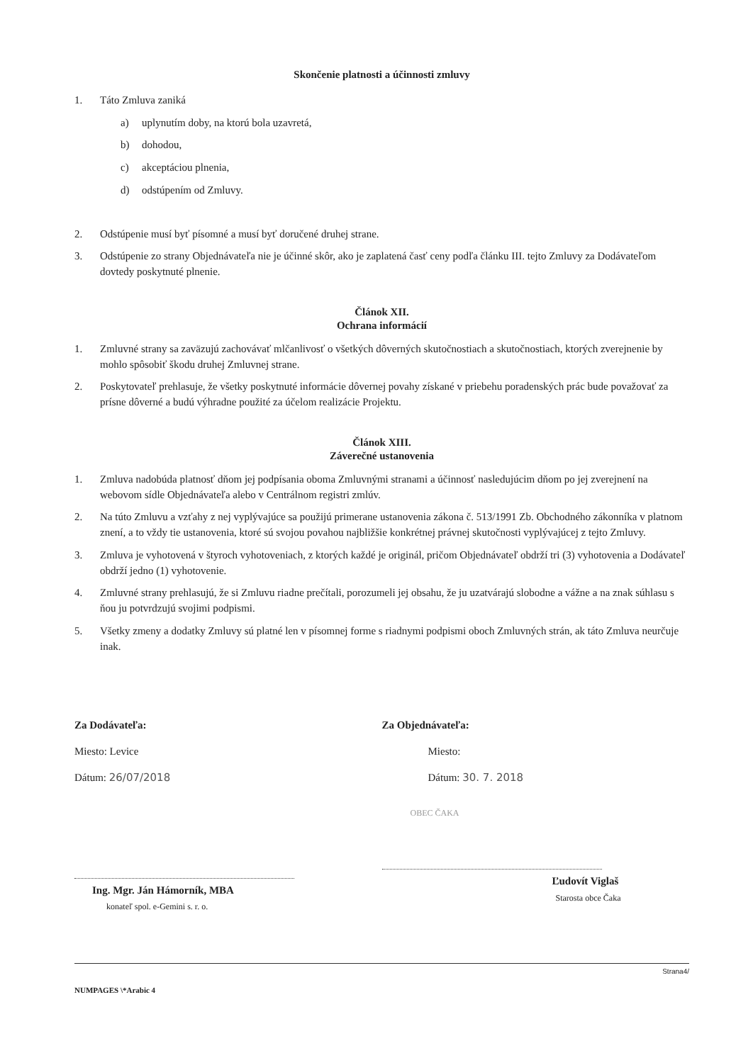Skončenie platnosti a účinnosti zmluvy
1. Táto Zmluva zaniká
a) uplynutím doby, na ktorú bola uzavretá,
b) dohodou,
c) akceptáciou plnenia,
d) odstúpením od Zmluvy.
2. Odstúpenie musí byť písomné a musí byť doručené druhej strane.
3. Odstúpenie zo strany Objednávateľa nie je účinné skôr, ako je zaplatená časť ceny podľa článku III. tejto Zmluvy za Dodávateľom dovtedy poskytnuté plnenie.
Článok XII.
Ochrana informácií
1. Zmluvné strany sa zaväzujú zachovávať mlčanlivosť o všetkých dôverných skutočnostiach a skutočnostiach, ktorých zverejnenie by mohlo spôsobiť škodu druhej Zmluvnej strane.
2. Poskytovateľ prehlasuje, že všetky poskytnuté informácie dôvernej povahy získané v priebehu poradenských prác bude považovať za prísne dôverné a budú výhradne použité za účelom realizácie Projektu.
Článok XIII.
Záverečné ustanovenia
1. Zmluva nadobúda platnosť dňom jej podpísania oboma Zmluvnými stranami a účinnosť nasledujúcim dňom po jej zverejnení na webovom sídle Objednávateľa alebo v Centrálnom registri zmlúv.
2. Na túto Zmluvu a vzťahy z nej vyplývajúce sa použijú primerane ustanovenia zákona č. 513/1991 Zb. Obchodného zákonníka v platnom znení, a to vždy tie ustanovenia, ktoré sú svojou povahou najbližšie konkrétnej právnej skutočnosti vyplývajúcej z tejto Zmluvy.
3. Zmluva je vyhotovená v štyroch vyhotoveniach, z ktorých každé je originál, pričom Objednávateľ obdrží tri (3) vyhotovenia a Dodávateľ obdrží jedno (1) vyhotovenie.
4. Zmluvné strany prehlasujú, že si Zmluvu riadne prečítali, porozumeli jej obsahu, že ju uzatvárajú slobodne a vážne a na znak súhlasu s ňou ju potvrdzujú svojimi podpismi.
5. Všetky zmeny a dodatky Zmluvy sú platné len v písomnej forme s riadnymi podpismi oboch Zmluvných strán, ak táto Zmluva neurčuje inak.
Za Dodávateľa:
Miesto: Levice
Dátum: 26/07/2018
Ing. Mgr. Ján Hámorník, MBA
konateľ spol. e-Gemini s. r. o.
Za Objednávateľa:
Miesto:
Dátum: 30. 7. 2018
OBEC ČAKA
Ľudovít Viglaš
Starosta obce Čaka
Strana4/
NUMPAGES \*Arabic 4